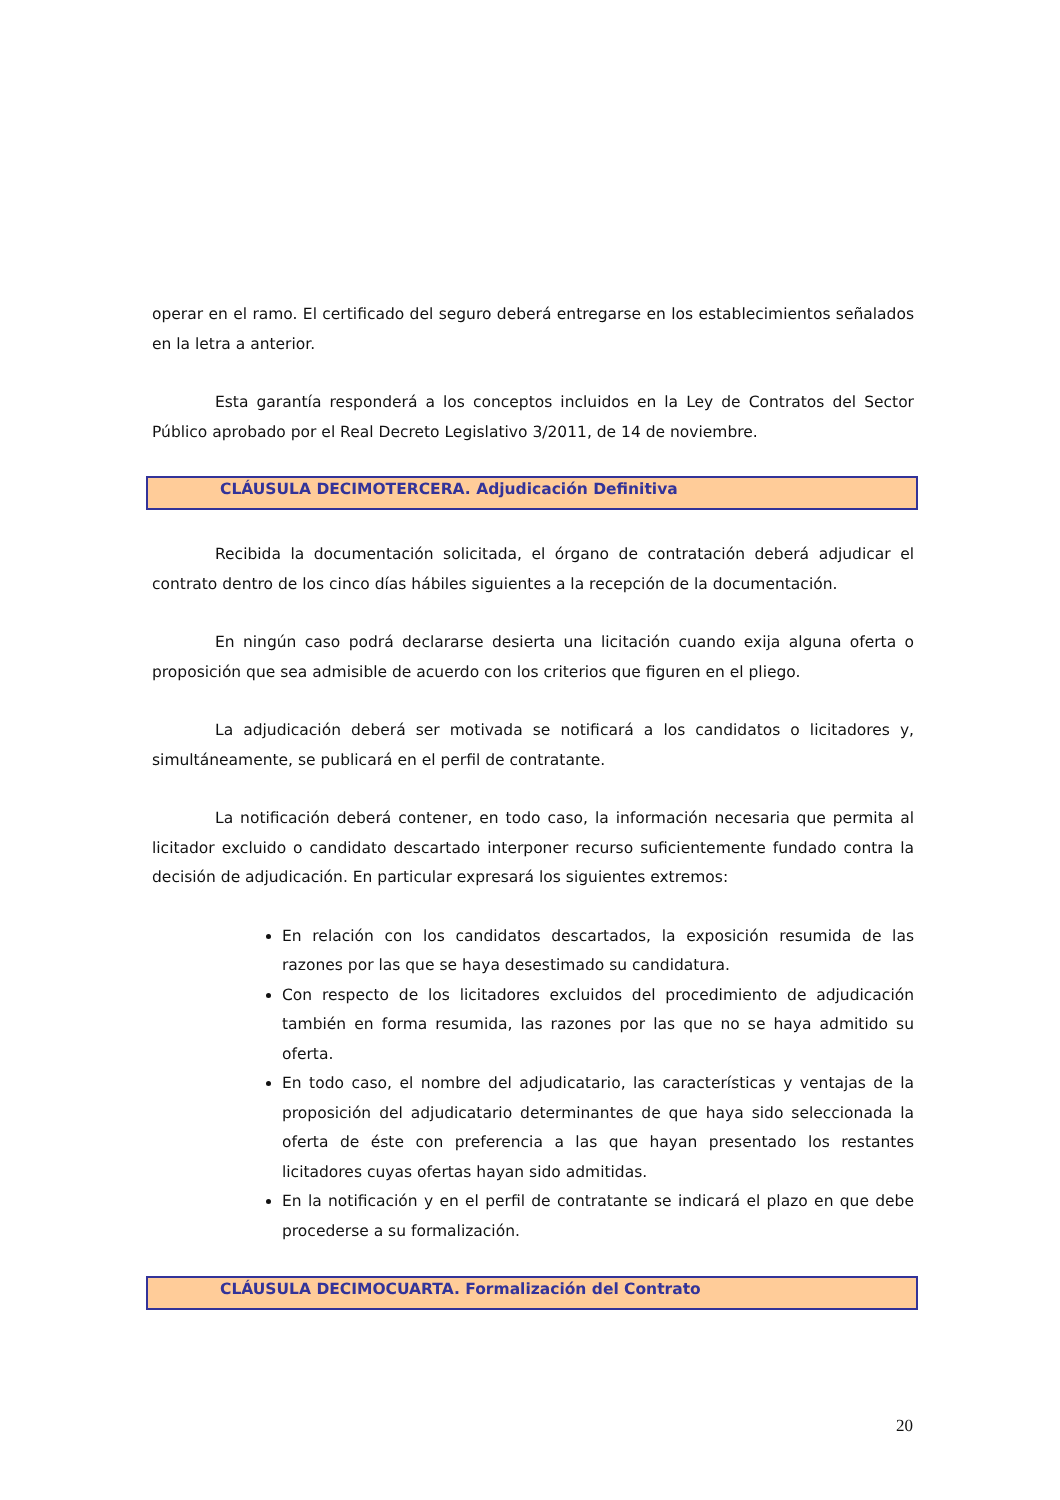operar en el ramo. El certificado del seguro deberá entregarse en los establecimientos señalados en la letra a anterior.
Esta garantía responderá a los conceptos incluidos en la Ley de Contratos del Sector Público aprobado por el Real Decreto Legislativo 3/2011, de 14 de noviembre.
CLÁUSULA DECIMOTERCERA. Adjudicación Definitiva
Recibida la documentación solicitada, el órgano de contratación deberá adjudicar el contrato dentro de los cinco días hábiles siguientes a la recepción de la documentación.
En ningún caso podrá declararse desierta una licitación cuando exija alguna oferta o proposición que sea admisible de acuerdo con los criterios que figuren en el pliego.
La adjudicación deberá ser motivada se notificará a los candidatos o licitadores y, simultáneamente, se publicará en el perfil de contratante.
La notificación deberá contener, en todo caso, la información necesaria que permita al licitador excluido o candidato descartado interponer recurso suficientemente fundado contra la decisión de adjudicación. En particular expresará los siguientes extremos:
En relación con los candidatos descartados, la exposición resumida de las razones por las que se haya desestimado su candidatura.
Con respecto de los licitadores excluidos del procedimiento de adjudicación también en forma resumida, las razones por las que no se haya admitido su oferta.
En todo caso, el nombre del adjudicatario, las características y ventajas de la proposición del adjudicatario determinantes de que haya sido seleccionada la oferta de éste con preferencia a las que hayan presentado los restantes licitadores cuyas ofertas hayan sido admitidas.
En la notificación y en el perfil de contratante se indicará el plazo en que debe procederse a su formalización.
CLÁUSULA DECIMOCUARTA. Formalización del Contrato
20